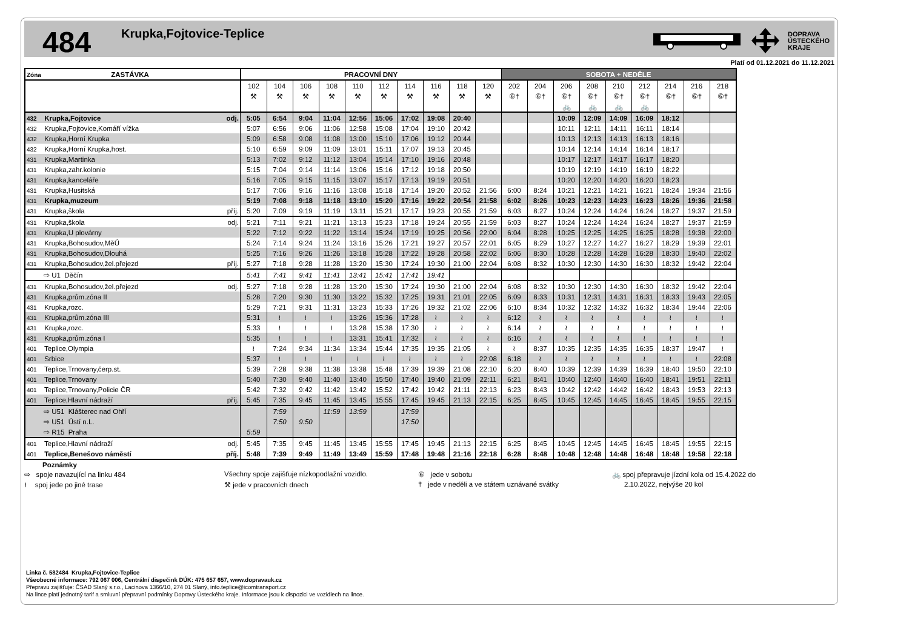484
Krupka,Fojtovice-Teplice
DOPRAVA
ÚSTECKÉHO
KRAJE
Platí od 01.12.2021 do 11.12.2021
| Zóna ZASTÁVKA | PRACOVNÍ DNY | | | | | | | | | | SOBOTA + NEDĚLE | | | | | | | | |
| --- | --- | --- | --- | --- | --- | --- | --- | --- | --- | --- | --- | --- | --- | --- | --- | --- | --- | --- | --- |
| | 102 | 104 | 106 | 108 | 110 | 112 | 114 | 116 | 118 | 120 | 202 | 204 | 206 | 208 | 210 | 212 | 214 | 216 | 218 |
| | ⚒ | ⚒ | ⚒ | ⚒ | ⚒ | ⚒ | ⚒ | ⚒ | ⚒ | ⚒ | ⑥† | ⑥† | ⑥† | ⑥† | ⑥† | ⑥† | ⑥† | ⑥† | ⑥† |
| | | | | | | | | | | | | | 🚲 | 🚲 | 🚲 | 🚲 | | | |
| 432 Krupka,Fojtovice odj. | 5:05 | 6:54 | 9:04 | 11:04 | 12:56 | 15:06 | 17:02 | 19:08 | 20:40 | | | | 10:09 | 12:09 | 14:09 | 16:09 | 18:12 | | |
| 432 Krupka,Fojtovice,Komáří vížka | 5:07 | 6:56 | 9:06 | 11:06 | 12:58 | 15:08 | 17:04 | 19:10 | 20:42 | | | | 10:11 | 12:11 | 14:11 | 16:11 | 18:14 | | |
| 432 Krupka,Horní Krupka | 5:09 | 6:58 | 9:08 | 11:08 | 13:00 | 15:10 | 17:06 | 19:12 | 20:44 | | | | 10:13 | 12:13 | 14:13 | 16:13 | 18:16 | | |
| 432 Krupka,Horní Krupka,host. | 5:10 | 6:59 | 9:09 | 11:09 | 13:01 | 15:11 | 17:07 | 19:13 | 20:45 | | | | 10:14 | 12:14 | 14:14 | 16:14 | 18:17 | | |
| 431 Krupka,Martinka | 5:13 | 7:02 | 9:12 | 11:12 | 13:04 | 15:14 | 17:10 | 19:16 | 20:48 | | | | 10:17 | 12:17 | 14:17 | 16:17 | 18:20 | | |
| 431 Krupka,zahr.kolonie | 5:15 | 7:04 | 9:14 | 11:14 | 13:06 | 15:16 | 17:12 | 19:18 | 20:50 | | | | 10:19 | 12:19 | 14:19 | 16:19 | 18:22 | | |
| 431 Krupka,kanceláře | 5:16 | 7:05 | 9:15 | 11:15 | 13:07 | 15:17 | 17:13 | 19:19 | 20:51 | | | | 10:20 | 12:20 | 14:20 | 16:20 | 18:23 | | |
| 431 Krupka,Husitská | 5:17 | 7:06 | 9:16 | 11:16 | 13:08 | 15:18 | 17:14 | 19:20 | 20:52 | 21:56 | 6:00 | 8:24 | 10:21 | 12:21 | 14:21 | 16:21 | 18:24 | 19:34 | 21:56 |
| 431 Krupka,muzeum | 5:19 | 7:08 | 9:18 | 11:18 | 13:10 | 15:20 | 17:16 | 19:22 | 20:54 | 21:58 | 6:02 | 8:26 | 10:23 | 12:23 | 14:23 | 16:23 | 18:26 | 19:36 | 21:58 |
| 431 Krupka,škola příj. | 5:20 | 7:09 | 9:19 | 11:19 | 13:11 | 15:21 | 17:17 | 19:23 | 20:55 | 21:59 | 6:03 | 8:27 | 10:24 | 12:24 | 14:24 | 16:24 | 18:27 | 19:37 | 21:59 |
| 431 Krupka,škola odj. | 5:21 | 7:11 | 9:21 | 11:21 | 13:13 | 15:23 | 17:18 | 19:24 | 20:55 | 21:59 | 6:03 | 8:27 | 10:24 | 12:24 | 14:24 | 16:24 | 18:27 | 19:37 | 21:59 |
| 431 Krupka,U plovárny | 5:22 | 7:12 | 9:22 | 11:22 | 13:14 | 15:24 | 17:19 | 19:25 | 20:56 | 22:00 | 6:04 | 8:28 | 10:25 | 12:25 | 14:25 | 16:25 | 18:28 | 19:38 | 22:00 |
| 431 Krupka,Bohosudov,MěÚ | 5:24 | 7:14 | 9:24 | 11:24 | 13:16 | 15:26 | 17:21 | 19:27 | 20:57 | 22:01 | 6:05 | 8:29 | 10:27 | 12:27 | 14:27 | 16:27 | 18:29 | 19:39 | 22:01 |
| 431 Krupka,Bohosudov,Dlouhá | 5:25 | 7:16 | 9:26 | 11:26 | 13:18 | 15:28 | 17:22 | 19:28 | 20:58 | 22:02 | 6:06 | 8:30 | 10:28 | 12:28 | 14:28 | 16:28 | 18:30 | 19:40 | 22:02 |
| 431 Krupka,Bohosudov,žel.přejezd příj. | 5:27 | 7:18 | 9:28 | 11:28 | 13:20 | 15:30 | 17:24 | 19:30 | 21:00 | 22:04 | 6:08 | 8:32 | 10:30 | 12:30 | 14:30 | 16:30 | 18:32 | 19:42 | 22:04 |
| ⇨ U1 Děčín | 5:41 | 7:41 | 9:41 | 11:41 | 13:41 | 15:41 | 17:41 | 19:41 | | | | | | | | | | | |
| 431 Krupka,Bohosudov,žel.přejezd odj. | 5:27 | 7:18 | 9:28 | 11:28 | 13:20 | 15:30 | 17:24 | 19:30 | 21:00 | 22:04 | 6:08 | 8:32 | 10:30 | 12:30 | 14:30 | 16:30 | 18:32 | 19:42 | 22:04 |
| 431 Krupka,prům.zóna II | 5:28 | 7:20 | 9:30 | 11:30 | 13:22 | 15:32 | 17:25 | 19:31 | 21:01 | 22:05 | 6:09 | 8:33 | 10:31 | 12:31 | 14:31 | 16:31 | 18:33 | 19:43 | 22:05 |
| 431 Krupka,rozc. | 5:29 | 7:21 | 9:31 | 11:31 | 13:23 | 15:33 | 17:26 | 19:32 | 21:02 | 22:06 | 6:10 | 8:34 | 10:32 | 12:32 | 14:32 | 16:32 | 18:34 | 19:44 | 22:06 |
| 431 Krupka,prům.zóna III | 5:31 | ≀ | ≀ | ≀ | 13:26 | 15:36 | 17:28 | ≀ | ≀ | ≀ | 6:12 | ≀ | ≀ | ≀ | ≀ | ≀ | ≀ | ≀ | ≀ |
| 431 Krupka,rozc. | 5:33 | ≀ | ≀ | ≀ | 13:28 | 15:38 | 17:30 | ≀ | ≀ | ≀ | 6:14 | ≀ | ≀ | ≀ | ≀ | ≀ | ≀ | ≀ | ≀ |
| 431 Krupka,prům.zóna I | 5:35 | ≀ | ≀ | ≀ | 13:31 | 15:41 | 17:32 | ≀ | ≀ | ≀ | 6:16 | ≀ | ≀ | ≀ | ≀ | ≀ | ≀ | ≀ | ≀ |
| 401 Teplice,Olympia | ≀ | 7:24 | 9:34 | 11:34 | 13:34 | 15:44 | 17:35 | 19:35 | 21:05 | ≀ | ≀ | 8:37 | 10:35 | 12:35 | 14:35 | 16:35 | 18:37 | 19:47 | ≀ |
| 401 Srbice | 5:37 | ≀ | ≀ | ≀ | ≀ | ≀ | ≀ | ≀ | ≀ | 22:08 | 6:18 | ≀ | ≀ | ≀ | ≀ | ≀ | ≀ | ≀ | 22:08 |
| 401 Teplice,Trnovany,čerp.st. | 5:39 | 7:28 | 9:38 | 11:38 | 13:38 | 15:48 | 17:39 | 19:39 | 21:08 | 22:10 | 6:20 | 8:40 | 10:39 | 12:39 | 14:39 | 16:39 | 18:40 | 19:50 | 22:10 |
| 401 Teplice,Trnovany | 5:40 | 7:30 | 9:40 | 11:40 | 13:40 | 15:50 | 17:40 | 19:40 | 21:09 | 22:11 | 6:21 | 8:41 | 10:40 | 12:40 | 14:40 | 16:40 | 18:41 | 19:51 | 22:11 |
| 401 Teplice,Trnovany,Policie ČR | 5:42 | 7:32 | 9:42 | 11:42 | 13:42 | 15:52 | 17:42 | 19:42 | 21:11 | 22:13 | 6:23 | 8:43 | 10:42 | 12:42 | 14:42 | 16:42 | 18:43 | 19:53 | 22:13 |
| 401 Teplice,Hlavní nádraží příj. | 5:45 | 7:35 | 9:45 | 11:45 | 13:45 | 15:55 | 17:45 | 19:45 | 21:13 | 22:15 | 6:25 | 8:45 | 10:45 | 12:45 | 14:45 | 16:45 | 18:45 | 19:55 | 22:15 |
| ⇨ U51 Klášterec nad Ohří | | 7:59 | | 11:59 | 13:59 | | 17:59 | | | | | | | | | | | | |
| ⇨ U51 Ústí n.L. | | 7:50 | 9:50 | | | | 17:50 | | | | | | | | | | | | |
| ⇨ R15 Praha | 5:59 | | | | | | | | | | | | | | | | | | |
| 401 Teplice,Hlavní nádraží odj. | 5:45 | 7:35 | 9:45 | 11:45 | 13:45 | 15:55 | 17:45 | 19:45 | 21:13 | 22:15 | 6:25 | 8:45 | 10:45 | 12:45 | 14:45 | 16:45 | 18:45 | 19:55 | 22:15 |
| 401 Teplice,Benešovo náměstí příj. | 5:48 | 7:39 | 9:49 | 11:49 | 13:49 | 15:59 | 17:48 | 19:48 | 21:16 | 22:18 | 6:28 | 8:48 | 10:48 | 12:48 | 14:48 | 16:48 | 18:48 | 19:58 | 22:18 |
Poznámky
⇨ spoje navazující na linku 484
Všechny spoje zajišťuje nízkopodlažní vozidlo.
⑥ jede v sobotu
🚲 spoj přepravuje jízdní kola od 15.4.2022 do
≀ spoj jede po jiné trase
⚒ jede v pracovních dnech
† jede v neděli a ve státem uznávané svátky
2.10.2022, nejvýše 20 kol
Linka č. 582484 Krupka,Fojtovice-Teplice
Všeobecné informace: 792 067 006, Centrální dispečink DÚK: 475 657 657, www.dopravauk.cz
Přepravu zajišťuje: ČSAD Slaný s.r.o., Lacinova 1366/10, 274 01 Slaný, info.teplice@icomtransport.cz
Na lince platí jednotný tarif a smluvní přepravní podmínky Dopravy Ústeckého kraje. Informace jsou k dispozici ve vozidlech na lince.